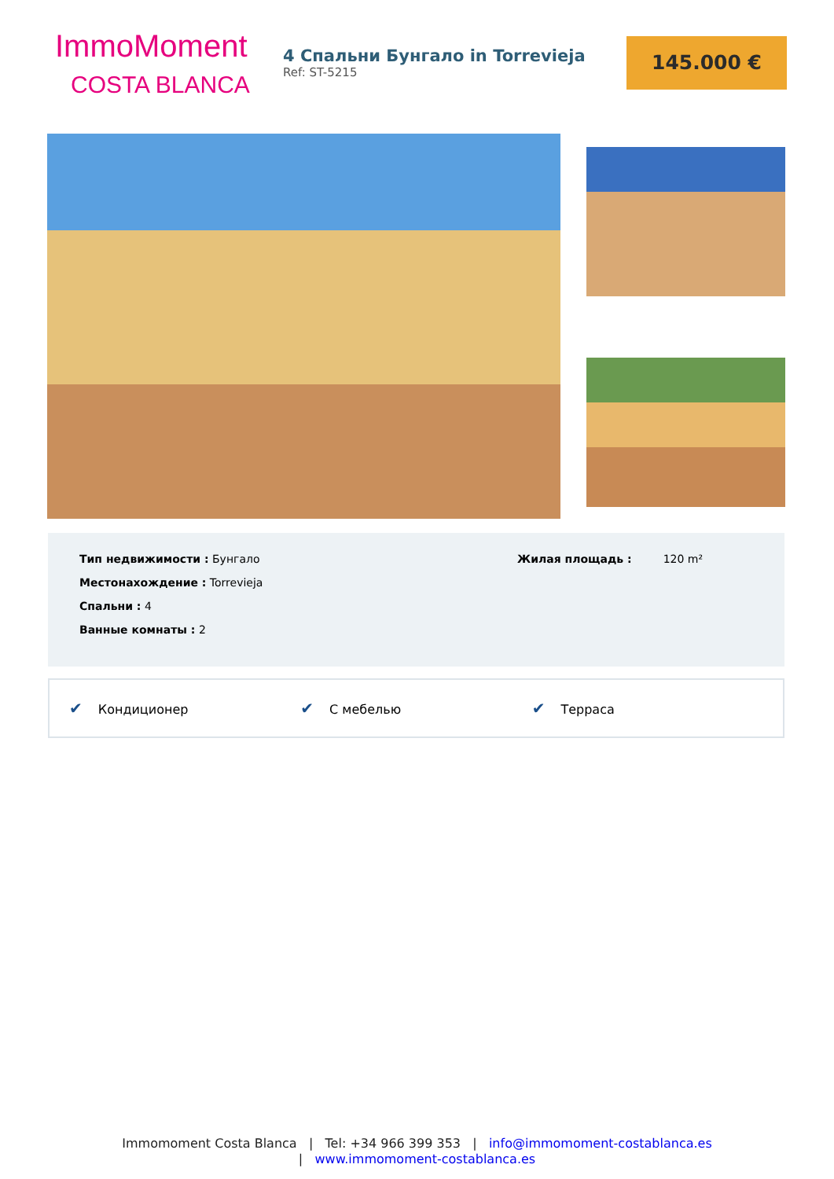ImmoMoment
COSTA BLANCA
4 Спальни Бунгало in Torrevieja
Ref: ST-5215
145.000 €
Тип недвижимости : Бунгало
Местонахождение : Torrevieja
Спальни : 4
Ванные комнаты : 2
Жилая площадь : 120 m²
✔ Кондиционер
✔ С мебелью
✔ Терраса
Immomoment Costa Blanca | Tel: +34 966 399 353 | info@immomoment-costablanca.es
| www.immomoment-costablanca.es